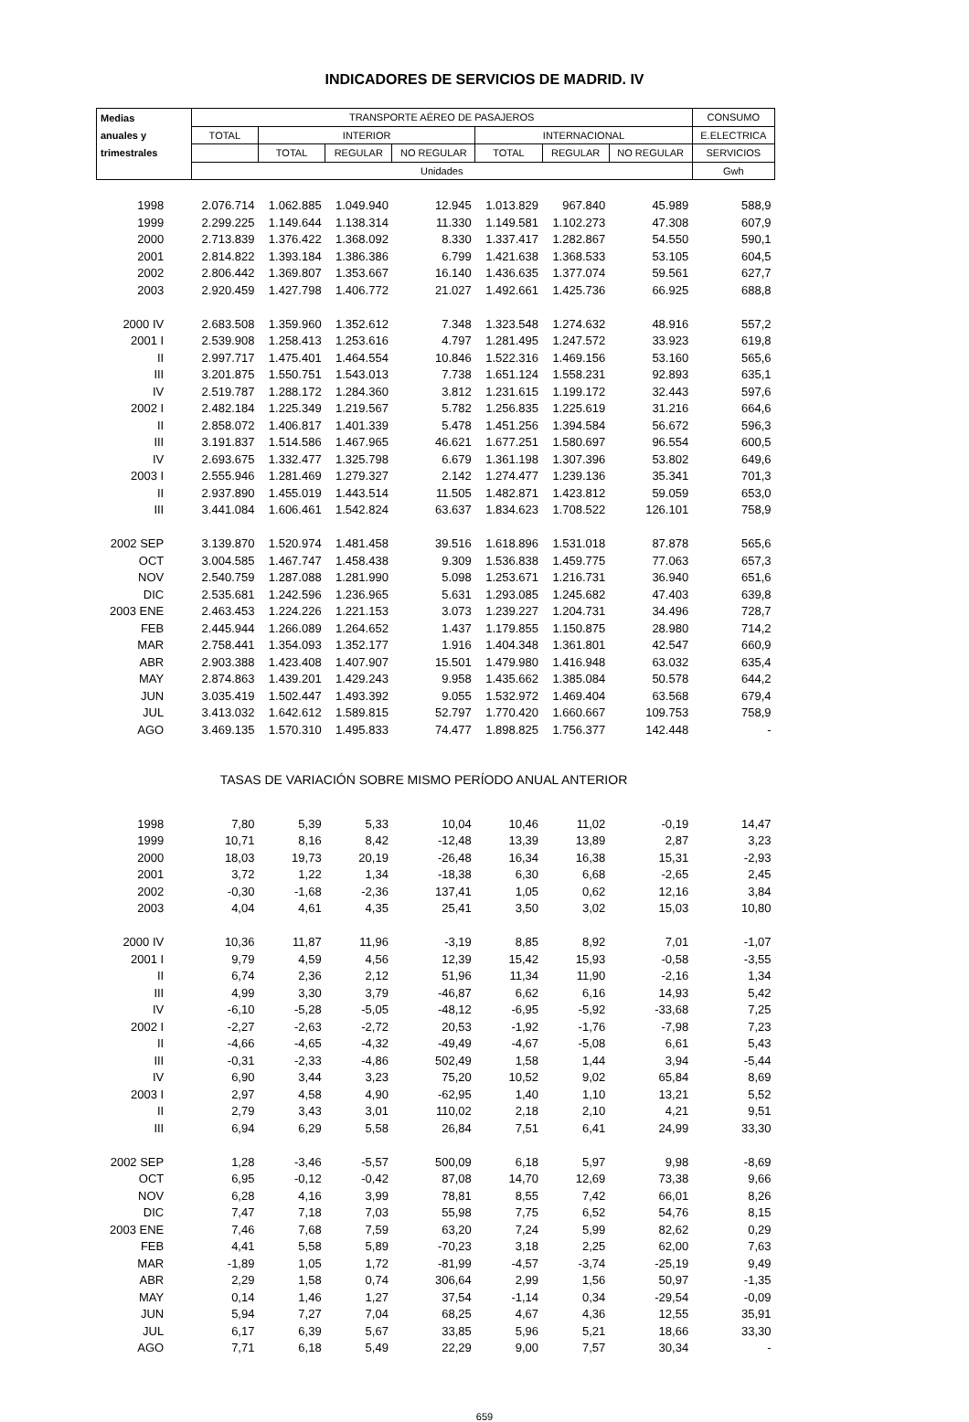INDICADORES DE SERVICIOS DE MADRID. IV
| Medias | TRANSPORTE AÉREO DE PASAJEROS | | | | | | | CONSUMO |
| --- | --- | --- | --- | --- | --- | --- | --- | --- |
| anuales y | TOTAL | INTERIOR | | | INTERNACIONAL | | | E.ELECTRICA |
| trimestrales | | TOTAL | REGULAR | NO REGULAR | TOTAL | REGULAR | NO REGULAR | SERVICIOS |
| | Unidades | | | | | | | Gwh |
| 1998 | 2.076.714 | 1.062.885 | 1.049.940 | 12.945 | 1.013.829 | 967.840 | 45.989 | 588,9 |
| 1999 | 2.299.225 | 1.149.644 | 1.138.314 | 11.330 | 1.149.581 | 1.102.273 | 47.308 | 607,9 |
| 2000 | 2.713.839 | 1.376.422 | 1.368.092 | 8.330 | 1.337.417 | 1.282.867 | 54.550 | 590,1 |
| 2001 | 2.814.822 | 1.393.184 | 1.386.386 | 6.799 | 1.421.638 | 1.368.533 | 53.105 | 604,5 |
| 2002 | 2.806.442 | 1.369.807 | 1.353.667 | 16.140 | 1.436.635 | 1.377.074 | 59.561 | 627,7 |
| 2003 | 2.920.459 | 1.427.798 | 1.406.772 | 21.027 | 1.492.661 | 1.425.736 | 66.925 | 688,8 |
| 2000 IV | 2.683.508 | 1.359.960 | 1.352.612 | 7.348 | 1.323.548 | 1.274.632 | 48.916 | 557,2 |
| 2001 I | 2.539.908 | 1.258.413 | 1.253.616 | 4.797 | 1.281.495 | 1.247.572 | 33.923 | 619,8 |
| II | 2.997.717 | 1.475.401 | 1.464.554 | 10.846 | 1.522.316 | 1.469.156 | 53.160 | 565,6 |
| III | 3.201.875 | 1.550.751 | 1.543.013 | 7.738 | 1.651.124 | 1.558.231 | 92.893 | 635,1 |
| IV | 2.519.787 | 1.288.172 | 1.284.360 | 3.812 | 1.231.615 | 1.199.172 | 32.443 | 597,6 |
| 2002 I | 2.482.184 | 1.225.349 | 1.219.567 | 5.782 | 1.256.835 | 1.225.619 | 31.216 | 664,6 |
| II | 2.858.072 | 1.406.817 | 1.401.339 | 5.478 | 1.451.256 | 1.394.584 | 56.672 | 596,3 |
| III | 3.191.837 | 1.514.586 | 1.467.965 | 46.621 | 1.677.251 | 1.580.697 | 96.554 | 600,5 |
| IV | 2.693.675 | 1.332.477 | 1.325.798 | 6.679 | 1.361.198 | 1.307.396 | 53.802 | 649,6 |
| 2003 I | 2.555.946 | 1.281.469 | 1.279.327 | 2.142 | 1.274.477 | 1.239.136 | 35.341 | 701,3 |
| II | 2.937.890 | 1.455.019 | 1.443.514 | 11.505 | 1.482.871 | 1.423.812 | 59.059 | 653,0 |
| III | 3.441.084 | 1.606.461 | 1.542.824 | 63.637 | 1.834.623 | 1.708.522 | 126.101 | 758,9 |
| 2002 SEP | 3.139.870 | 1.520.974 | 1.481.458 | 39.516 | 1.618.896 | 1.531.018 | 87.878 | 565,6 |
| OCT | 3.004.585 | 1.467.747 | 1.458.438 | 9.309 | 1.536.838 | 1.459.775 | 77.063 | 657,3 |
| NOV | 2.540.759 | 1.287.088 | 1.281.990 | 5.098 | 1.253.671 | 1.216.731 | 36.940 | 651,6 |
| DIC | 2.535.681 | 1.242.596 | 1.236.965 | 5.631 | 1.293.085 | 1.245.682 | 47.403 | 639,8 |
| 2003 ENE | 2.463.453 | 1.224.226 | 1.221.153 | 3.073 | 1.239.227 | 1.204.731 | 34.496 | 728,7 |
| FEB | 2.445.944 | 1.266.089 | 1.264.652 | 1.437 | 1.179.855 | 1.150.875 | 28.980 | 714,2 |
| MAR | 2.758.441 | 1.354.093 | 1.352.177 | 1.916 | 1.404.348 | 1.361.801 | 42.547 | 660,9 |
| ABR | 2.903.388 | 1.423.408 | 1.407.907 | 15.501 | 1.479.980 | 1.416.948 | 63.032 | 635,4 |
| MAY | 2.874.863 | 1.439.201 | 1.429.243 | 9.958 | 1.435.662 | 1.385.084 | 50.578 | 644,2 |
| JUN | 3.035.419 | 1.502.447 | 1.493.392 | 9.055 | 1.532.972 | 1.469.404 | 63.568 | 679,4 |
| JUL | 3.413.032 | 1.642.612 | 1.589.815 | 52.797 | 1.770.420 | 1.660.667 | 109.753 | 758,9 |
| AGO | 3.469.135 | 1.570.310 | 1.495.833 | 74.477 | 1.898.825 | 1.756.377 | 142.448 | - |
| TASAS DE VARIACIÓN SOBRE MISMO PERÍODO ANUAL ANTERIOR | | | | | | | | |
| 1998 | 7,80 | 5,39 | 5,33 | 10,04 | 10,46 | 11,02 | -0,19 | 14,47 |
| 1999 | 10,71 | 8,16 | 8,42 | -12,48 | 13,39 | 13,89 | 2,87 | 3,23 |
| 2000 | 18,03 | 19,73 | 20,19 | -26,48 | 16,34 | 16,38 | 15,31 | -2,93 |
| 2001 | 3,72 | 1,22 | 1,34 | -18,38 | 6,30 | 6,68 | -2,65 | 2,45 |
| 2002 | -0,30 | -1,68 | -2,36 | 137,41 | 1,05 | 0,62 | 12,16 | 3,84 |
| 2003 | 4,04 | 4,61 | 4,35 | 25,41 | 3,50 | 3,02 | 15,03 | 10,80 |
| 2000 IV | 10,36 | 11,87 | 11,96 | -3,19 | 8,85 | 8,92 | 7,01 | -1,07 |
| 2001 I | 9,79 | 4,59 | 4,56 | 12,39 | 15,42 | 15,93 | -0,58 | -3,55 |
| II | 6,74 | 2,36 | 2,12 | 51,96 | 11,34 | 11,90 | -2,16 | 1,34 |
| III | 4,99 | 3,30 | 3,79 | -46,87 | 6,62 | 6,16 | 14,93 | 5,42 |
| IV | -6,10 | -5,28 | -5,05 | -48,12 | -6,95 | -5,92 | -33,68 | 7,25 |
| 2002 I | -2,27 | -2,63 | -2,72 | 20,53 | -1,92 | -1,76 | -7,98 | 7,23 |
| II | -4,66 | -4,65 | -4,32 | -49,49 | -4,67 | -5,08 | 6,61 | 5,43 |
| III | -0,31 | -2,33 | -4,86 | 502,49 | 1,58 | 1,44 | 3,94 | -5,44 |
| IV | 6,90 | 3,44 | 3,23 | 75,20 | 10,52 | 9,02 | 65,84 | 8,69 |
| 2003 I | 2,97 | 4,58 | 4,90 | -62,95 | 1,40 | 1,10 | 13,21 | 5,52 |
| II | 2,79 | 3,43 | 3,01 | 110,02 | 2,18 | 2,10 | 4,21 | 9,51 |
| III | 6,94 | 6,29 | 5,58 | 26,84 | 7,51 | 6,41 | 24,99 | 33,30 |
| 2002 SEP | 1,28 | -3,46 | -5,57 | 500,09 | 6,18 | 5,97 | 9,98 | -8,69 |
| OCT | 6,95 | -0,12 | -0,42 | 87,08 | 14,70 | 12,69 | 73,38 | 9,66 |
| NOV | 6,28 | 4,16 | 3,99 | 78,81 | 8,55 | 7,42 | 66,01 | 8,26 |
| DIC | 7,47 | 7,18 | 7,03 | 55,98 | 7,75 | 6,52 | 54,76 | 8,15 |
| 2003 ENE | 7,46 | 7,68 | 7,59 | 63,20 | 7,24 | 5,99 | 82,62 | 0,29 |
| FEB | 4,41 | 5,58 | 5,89 | -70,23 | 3,18 | 2,25 | 62,00 | 7,63 |
| MAR | -1,89 | 1,05 | 1,72 | -81,99 | -4,57 | -3,74 | -25,19 | 9,49 |
| ABR | 2,29 | 1,58 | 0,74 | 306,64 | 2,99 | 1,56 | 50,97 | -1,35 |
| MAY | 0,14 | 1,46 | 1,27 | 37,54 | -1,14 | 0,34 | -29,54 | -0,09 |
| JUN | 5,94 | 7,27 | 7,04 | 68,25 | 4,67 | 4,36 | 12,55 | 35,91 |
| JUL | 6,17 | 6,39 | 5,67 | 33,85 | 5,96 | 5,21 | 18,66 | 33,30 |
| AGO | 7,71 | 6,18 | 5,49 | 22,29 | 9,00 | 7,57 | 30,34 | - |
659